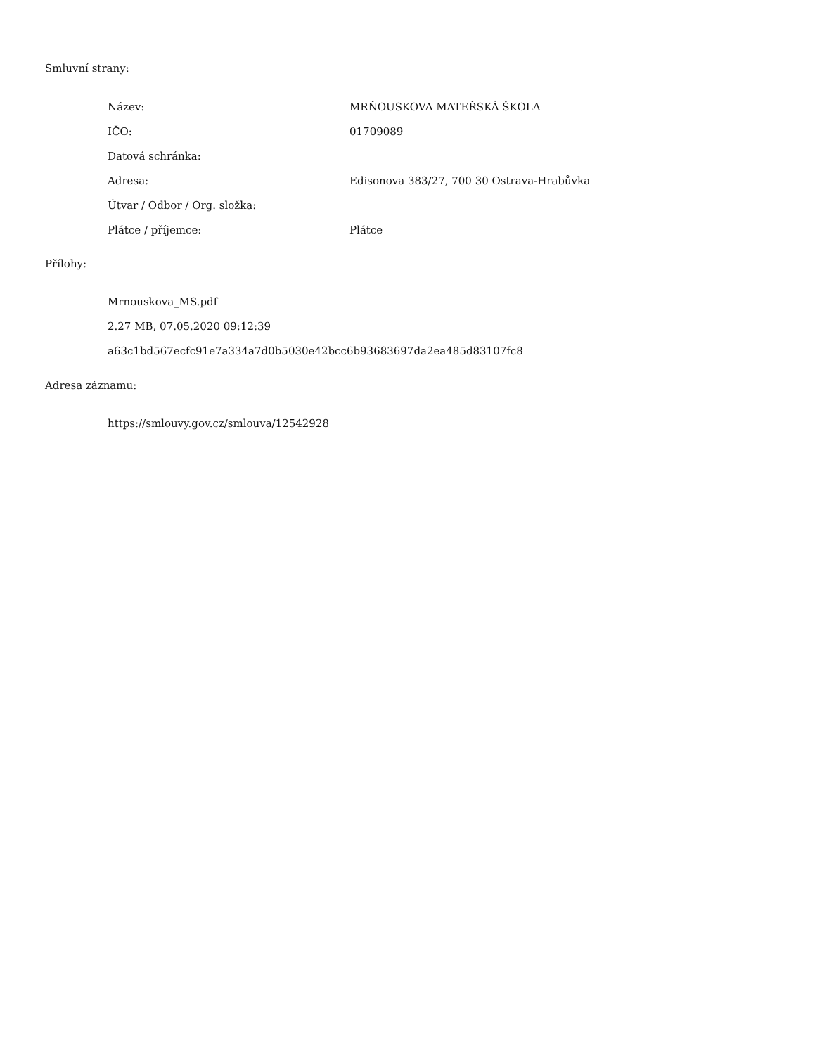Smluvní strany:
| Název: | MRŇOUSKOVA MATEŘSKÁ ŠKOLA |
| IČO: | 01709089 |
| Datová schránka: | |
| Adresa: | Edisonova 383/27, 700 30 Ostrava-Hrabůvka |
| Útvar / Odbor / Org. složka: | |
| Plátce / příjemce: | Plátce |
Přílohy:
Mrnouskova_MS.pdf
2.27 MB, 07.05.2020 09:12:39
a63c1bd567ecfc91e7a334a7d0b5030e42bcc6b93683697da2ea485d83107fc8
Adresa záznamu:
https://smlouvy.gov.cz/smlouva/12542928